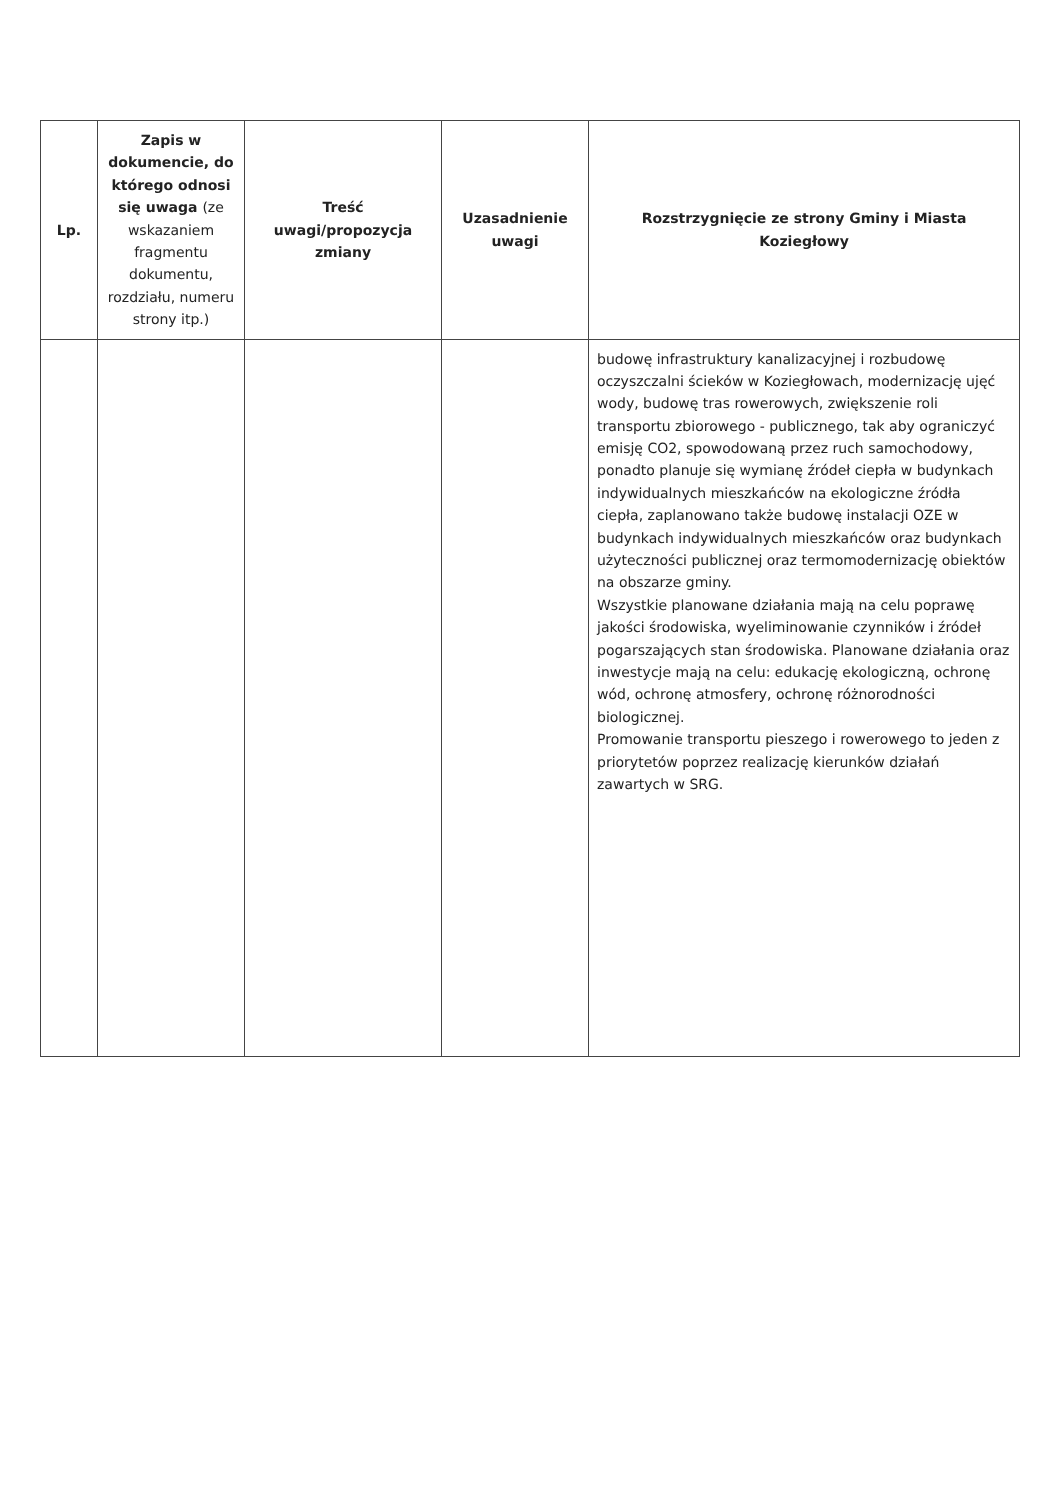| Lp. | Zapis w dokumencie, do którego odnosi się uwaga (ze wskazaniem fragmentu dokumentu, rozdziału, numeru strony itp.) | Treść uwagi/propozycja zmiany | Uzasadnienie uwagi | Rozstrzygnięcie ze strony Gminy i Miasta Koziegłowy |
| --- | --- | --- | --- | --- |
| | | | | budowę infrastruktury kanalizacyjnej i rozbudowę oczyszczalni ścieków w Koziegłowach, modernizację ujęć wody, budowę tras rowerowych, zwiększenie roli transportu zbiorowego - publicznego, tak aby ograniczyć emisję CO2, spowodowaną przez ruch samochodowy, ponadto planuje się wymianę źródeł ciepła w budynkach indywidualnych mieszkańców na ekologiczne źródła ciepła, zaplanowano także budowę instalacji OZE w budynkach indywidualnych mieszkańców oraz budynkach użyteczności publicznej oraz termomodernizację obiektów na obszarze gminy. Wszystkie planowane działania mają na celu poprawę jakości środowiska, wyeliminowanie czynników i źródeł pogarszających stan środowiska. Planowane działania oraz inwestycje mają na celu: edukację ekologiczną, ochronę wód, ochronę atmosfery, ochronę różnorodności biologicznej. Promowanie transportu pieszego i rowerowego to jeden z priorytetów poprzez realizację kierunków działań zawartych w SRG. |